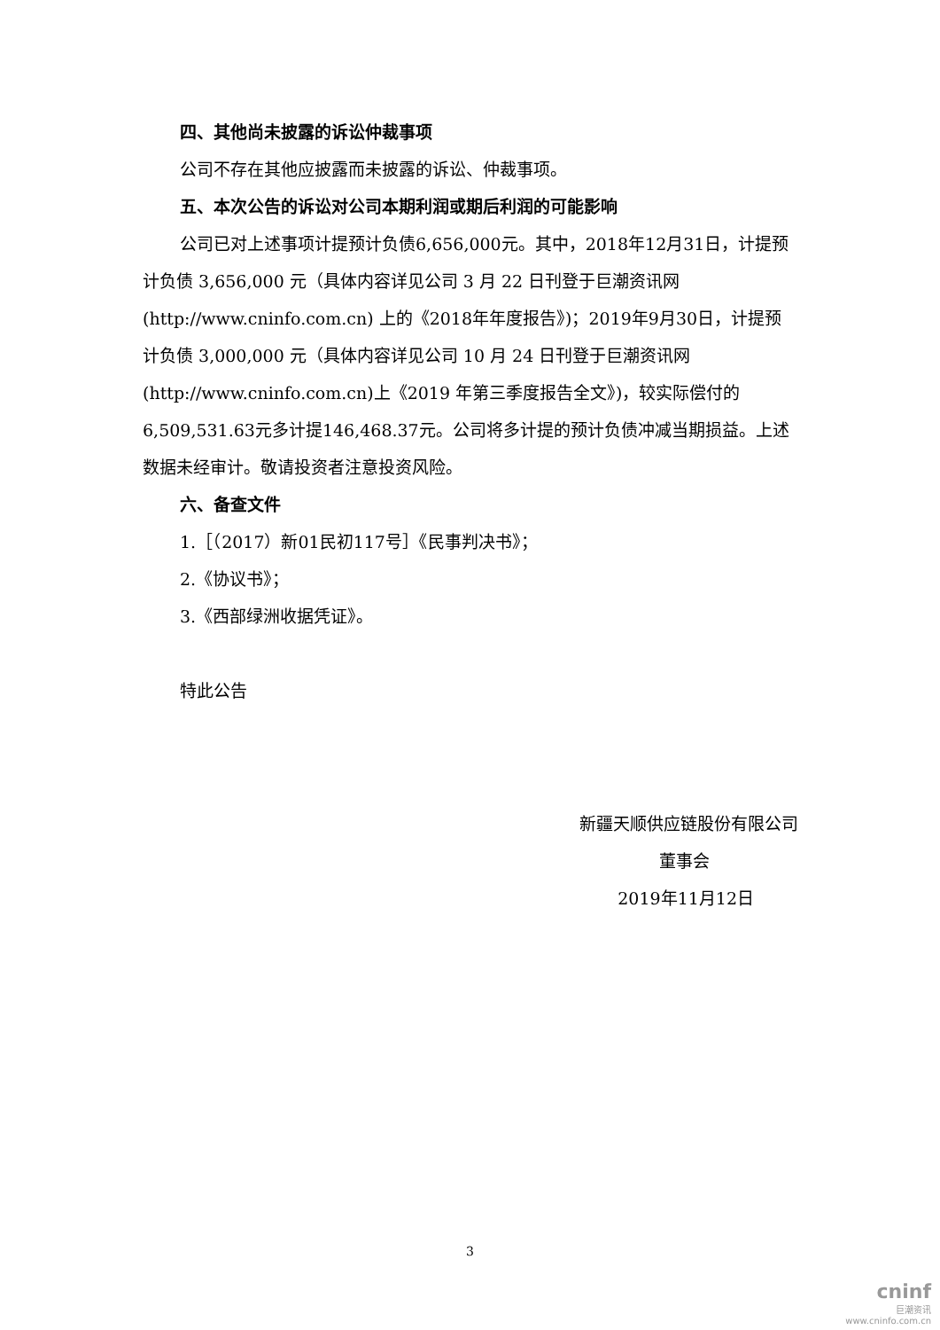四、其他尚未披露的诉讼仲裁事项
公司不存在其他应披露而未披露的诉讼、仲裁事项。
五、本次公告的诉讼对公司本期利润或期后利润的可能影响
公司已对上述事项计提预计负债6,656,000元。其中，2018年12月31日，计提预计负债 3,656,000 元（具体内容详见公司 3 月 22 日刊登于巨潮资讯网(http://www.cninfo.com.cn) 上的《2018年年度报告》)；2019年9月30日，计提预计负债 3,000,000 元（具体内容详见公司 10 月 24 日刊登于巨潮资讯网(http://www.cninfo.com.cn)上《2019 年第三季度报告全文》)，较实际偿付的6,509,531.63元多计提146,468.37元。公司将多计提的预计负债冲减当期损益。上述数据未经审计。敬请投资者注意投资风险。
六、备查文件
1.［（2017）新01民初117号］《民事判决书》；
2.《协议书》；
3.《西部绿洲收据凭证》。
特此公告
新疆天顺供应链股份有限公司
董事会
2019年11月12日
3
cninf
巨潮资讯
www.cninfo.com.cn